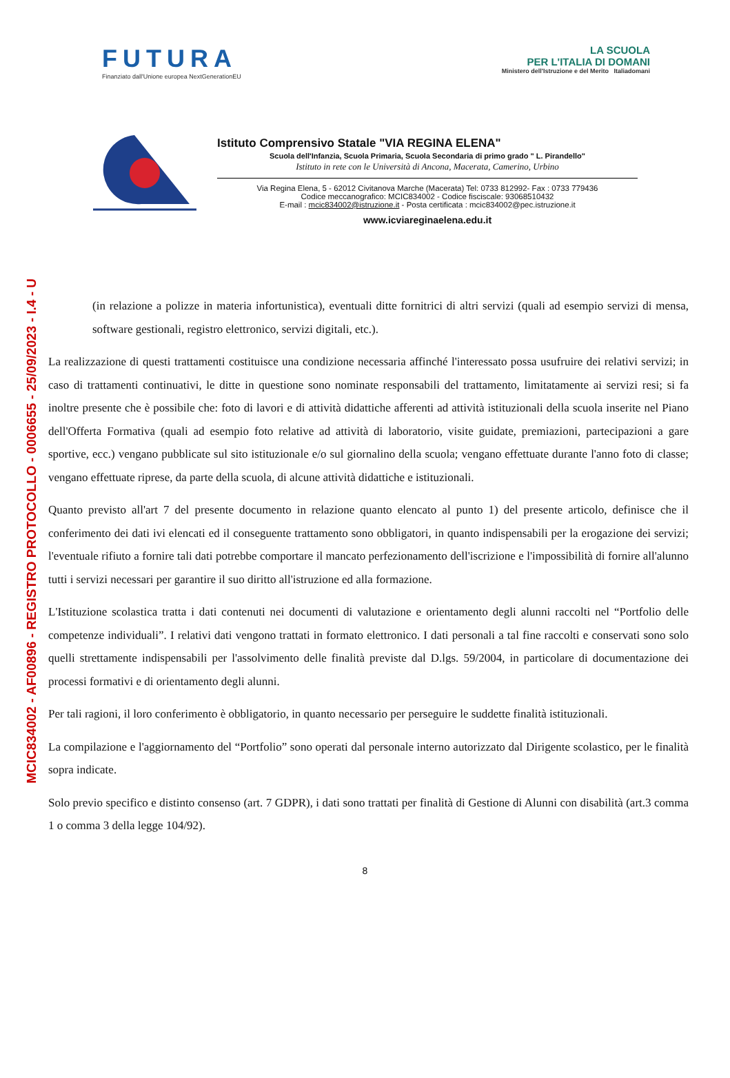MCIC834002 - AF00896 - REGISTRO PROTOCOLLO - 0006655 - 25/09/2023 - I.4 - U
FUTURA
Finanziato dall'Unione europea NextGenerationEU
LA SCUOLA
PER L'ITALIA DI DOMANI
Ministero dell'Istruzione e del Merito Italiadomani
Istituto Comprensivo Statale "VIA REGINA ELENA"
Scuola dell'Infanzia, Scuola Primaria, Scuola Secondaria di primo grado " L. Pirandello"
Istituto in rete con le Università di Ancona, Macerata, Camerino, Urbino
Via Regina Elena, 5 - 62012 Civitanova Marche (Macerata) Tel: 0733 812992- Fax : 0733 779436
Codice meccanografico: MCIC834002 - Codice fisciscale: 93068510432
E-mail : mcic834002@istruzione.it - Posta certificata : mcic834002@pec.istruzione.it
www.icviareginaelena.edu.it
(in relazione a polizze in materia infortunistica), eventuali ditte fornitrici di altri servizi (quali ad esempio servizi di mensa, software gestionali, registro elettronico, servizi digitali, etc.).
La realizzazione di questi trattamenti costituisce una condizione necessaria affinché l'interessato possa usufruire dei relativi servizi; in caso di trattamenti continuativi, le ditte in questione sono nominate responsabili del trattamento, limitatamente ai servizi resi; si fa inoltre presente che è possibile che: foto di lavori e di attività didattiche afferenti ad attività istituzionali della scuola inserite nel Piano dell'Offerta Formativa (quali ad esempio foto relative ad attività di laboratorio, visite guidate, premiazioni, partecipazioni a gare sportive, ecc.) vengano pubblicate sul sito istituzionale e/o sul giornalino della scuola; vengano effettuate durante l'anno foto di classe; vengano effettuate riprese, da parte della scuola, di alcune attività didattiche e istituzionali.
Quanto previsto all'art 7 del presente documento in relazione quanto elencato al punto 1) del presente articolo, definisce che il conferimento dei dati ivi elencati ed il conseguente trattamento sono obbligatori, in quanto indispensabili per la erogazione dei servizi; l'eventuale rifiuto a fornire tali dati potrebbe comportare il mancato perfezionamento dell'iscrizione e l'impossibilità di fornire all'alunno tutti i servizi necessari per garantire il suo diritto all'istruzione ed alla formazione.
L'Istituzione scolastica tratta i dati contenuti nei documenti di valutazione e orientamento degli alunni raccolti nel “Portfolio delle competenze individuali”. I relativi dati vengono trattati in formato elettronico. I dati personali a tal fine raccolti e conservati sono solo quelli strettamente indispensabili per l'assolvimento delle finalità previste dal D.lgs. 59/2004, in particolare di documentazione dei processi formativi e di orientamento degli alunni.
Per tali ragioni, il loro conferimento è obbligatorio, in quanto necessario per perseguire le suddette finalità istituzionali.
La compilazione e l'aggiornamento del “Portfolio” sono operati dal personale interno autorizzato dal Dirigente scolastico, per le finalità sopra indicate.
Solo previo specifico e distinto consenso (art. 7 GDPR), i dati sono trattati per finalità di Gestione di Alunni con disabilità (art.3 comma 1 o comma 3 della legge 104/92).
8